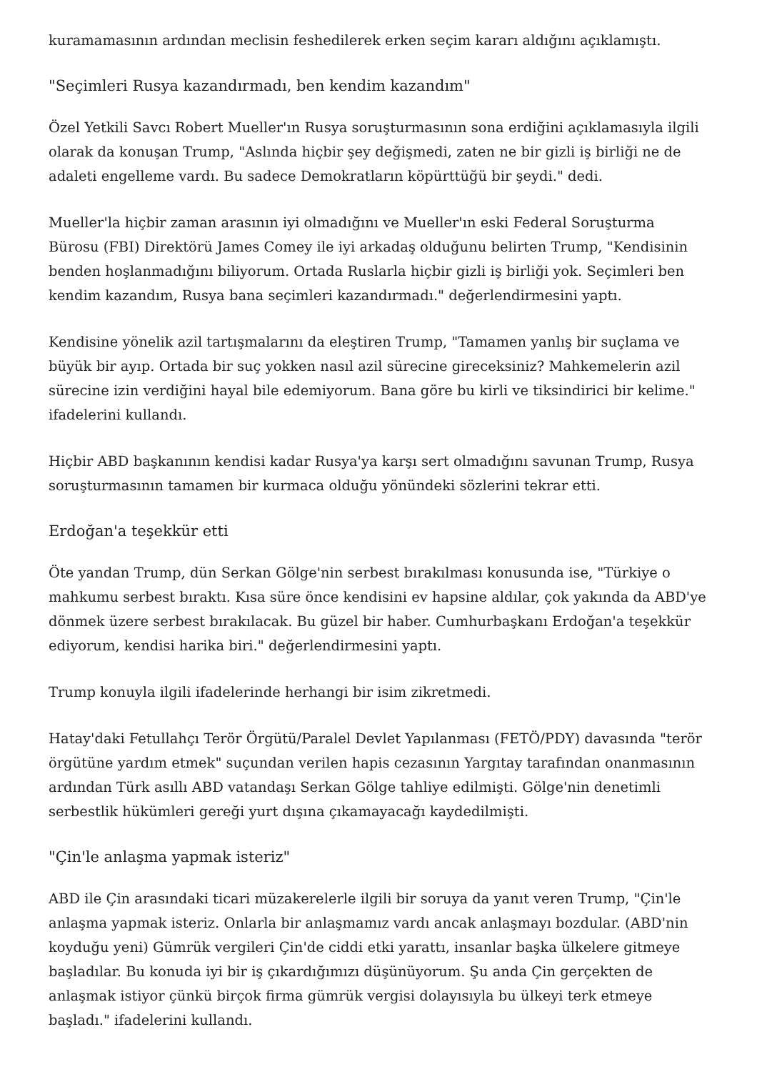kuramamasının ardından meclisin feshedilerek erken seçim kararı aldığını açıklamıştı.
"Seçimleri Rusya kazandırmadı, ben kendim kazandım"
Özel Yetkili Savcı Robert Mueller'ın Rusya soruşturmasının sona erdiğini açıklamasıyla ilgili olarak da konuşan Trump, "Aslında hiçbir şey değişmedi, zaten ne bir gizli iş birliği ne de adaleti engelleme vardı. Bu sadece Demokratların köpürttüğü bir şeydi." dedi.
Mueller'la hiçbir zaman arasının iyi olmadığını ve Mueller'ın eski Federal Soruşturma Bürosu (FBI) Direktörü James Comey ile iyi arkadaş olduğunu belirten Trump, "Kendisinin benden hoşlanmadığını biliyorum. Ortada Ruslarla hiçbir gizli iş birliği yok. Seçimleri ben kendim kazandım, Rusya bana seçimleri kazandırmadı." değerlendirmesini yaptı.
Kendisine yönelik azil tartışmalarını da eleştiren Trump, "Tamamen yanlış bir suçlama ve büyük bir ayıp. Ortada bir suç yokken nasıl azil sürecine gireceksiniz? Mahkemelerin azil sürecine izin verdiğini hayal bile edemiyorum. Bana göre bu kirli ve tiksindirici bir kelime." ifadelerini kullandı.
Hiçbir ABD başkanının kendisi kadar Rusya'ya karşı sert olmadığını savunan Trump, Rusya soruşturmasının tamamen bir kurmaca olduğu yönündeki sözlerini tekrar etti.
Erdoğan'a teşekkür etti
Öte yandan Trump, dün Serkan Gölge'nin serbest bırakılması konusunda ise, "Türkiye o mahkumu serbest bıraktı. Kısa süre önce kendisini ev hapsine aldılar, çok yakında da ABD'ye dönmek üzere serbest bırakılacak. Bu güzel bir haber. Cumhurbaşkanı Erdoğan'a teşekkür ediyorum, kendisi harika biri." değerlendirmesini yaptı.
Trump konuyla ilgili ifadelerinde herhangi bir isim zikretmedi.
Hatay'daki Fetullahçı Terör Örgütü/Paralel Devlet Yapılanması (FETÖ/PDY) davasında "terör örgütüne yardım etmek" suçundan verilen hapis cezasının Yargıtay tarafından onanmasının ardından Türk asıllı ABD vatandaşı Serkan Gölge tahliye edilmişti. Gölge'nin denetimli serbestlik hükümleri gereği yurt dışına çıkamayacağı kaydedilmişti.
"Çin'le anlaşma yapmak isteriz"
ABD ile Çin arasındaki ticari müzakerelerle ilgili bir soruya da yanıt veren Trump, "Çin'le anlaşma yapmak isteriz. Onlarla bir anlaşmamız vardı ancak anlaşmayı bozdular. (ABD'nin koyduğu yeni) Gümrük vergileri Çin'de ciddi etki yarattı, insanlar başka ülkelere gitmeye başladılar. Bu konuda iyi bir iş çıkardığımızı düşünüyorum. Şu anda Çin gerçekten de anlaşmak istiyor çünkü birçok firma gümrük vergisi dolayısıyla bu ülkeyi terk etmeye başladı." ifadelerini kullandı.